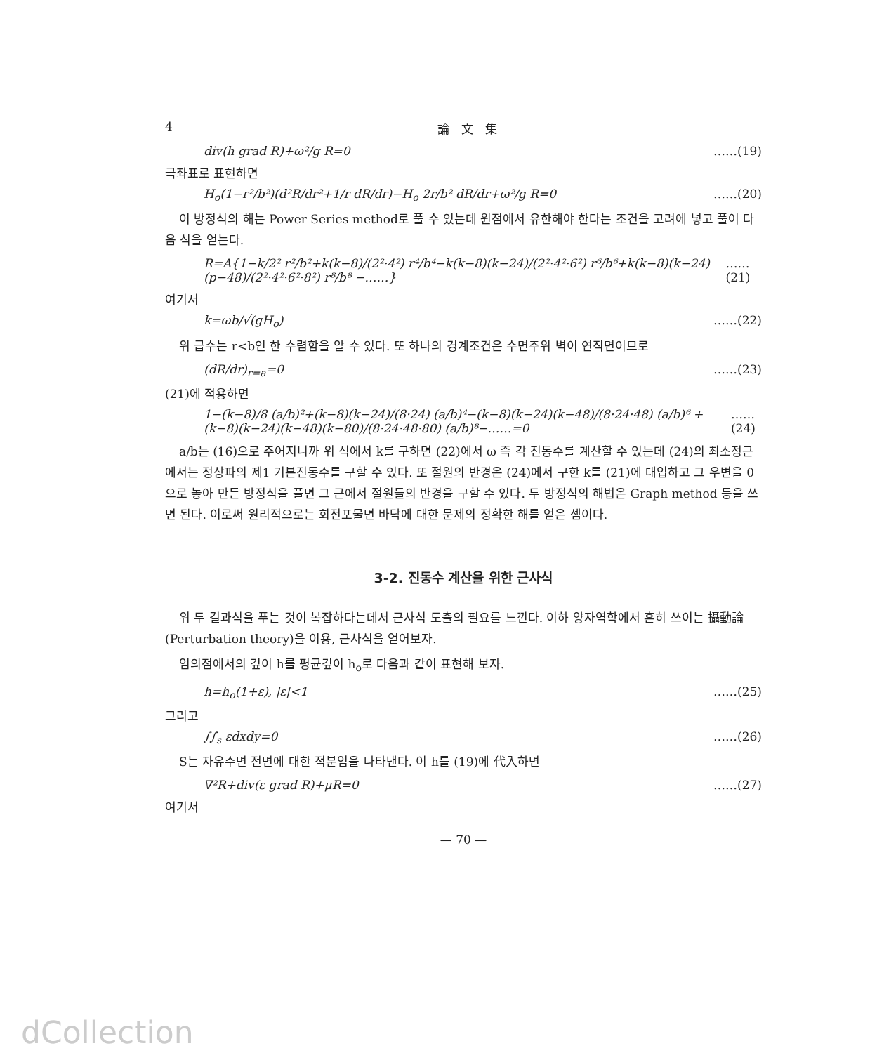4 論　文　集
div(h grad R)+ω²/g R=0 ……(19)
극좌표로 표현하면
H<sub>o</sub>(1−r²/b²)(d²R/dr²+1/r dR/dr)−H<sub>o</sub> 2r/b² dR/dr+ω²/g R=0 ……(20)
이 방정식의 해는 Power Series method로 풀 수 있는데 원점에서 유한해야 한다는 조건을 고려에 넣고 풀어 다음 식을 얻는다.
R=A{1−k/2² r²/b²+k(k−8)/(2²·4²) r⁴/b⁴−k(k−8)(k−24)/(2²·4²·6²) r⁶/b⁶+k(k−8)(k−24)(p−48)/(2²·4²·6²·8²) r⁸/b⁸ −……} ……(21)
여기서
k=ωb/√(gH<sub>o</sub>) ……(22)
위 급수는 r<b인 한 수렴함을 알 수 있다. 또 하나의 경계조건은 수면주위 벽이 연직면이므로
(dR/dr)<sub>r=a</sub>=0 ……(23)
(21)에 적용하면
1−(k−8)/8 (a/b)²+(k−8)(k−24)/(8·24) (a/b)⁴−(k−8)(k−24)(k−48)/(8·24·48) (a/b)⁶ +(k−8)(k−24)(k−48)(k−80)/(8·24·48·80) (a/b)⁸−……=0 ……(24)
a/b는 (16)으로 주어지니까 위 식에서 k를 구하면 (22)에서 ω 즉 각 진동수를 계산할 수 있는데 (24)의 최소정근에서는 정상파의 제1 기본진동수를 구할 수 있다. 또 절원의 반경은 (24)에서 구한 k를 (21)에 대입하고 그 우변을 0으로 놓아 만든 방정식을 풀면 그 근에서 절원들의 반경을 구할 수 있다. 두 방정식의 해법은 Graph method 등을 쓰면 된다. 이로써 원리적으로는 회전포물면 바닥에 대한 문제의 정확한 해를 얻은 셈이다.
3-2. 진동수 계산을 위한 근사식
위 두 결과식을 푸는 것이 복잡하다는데서 근사식 도출의 필요를 느낀다. 이하 양자역학에서 흔히 쓰이는 攝動論(Perturbation theory)을 이용, 근사식을 얻어보자.
임의점에서의 깊이 h를 평균깊이 h<sub>o</sub>로 다음과 같이 표현해 보자.
h=h<sub>o</sub>(1+ε), |ε|<1 ……(25)
그리고
∫∫<sub>s</sub> εdxdy=0 ……(26)
S는 자유수면 전면에 대한 적분임을 나타낸다. 이 h를 (19)에 代入하면
∇²R+div(ε grad R)+μR=0 ……(27)
여기서
— 70 —
dCollection